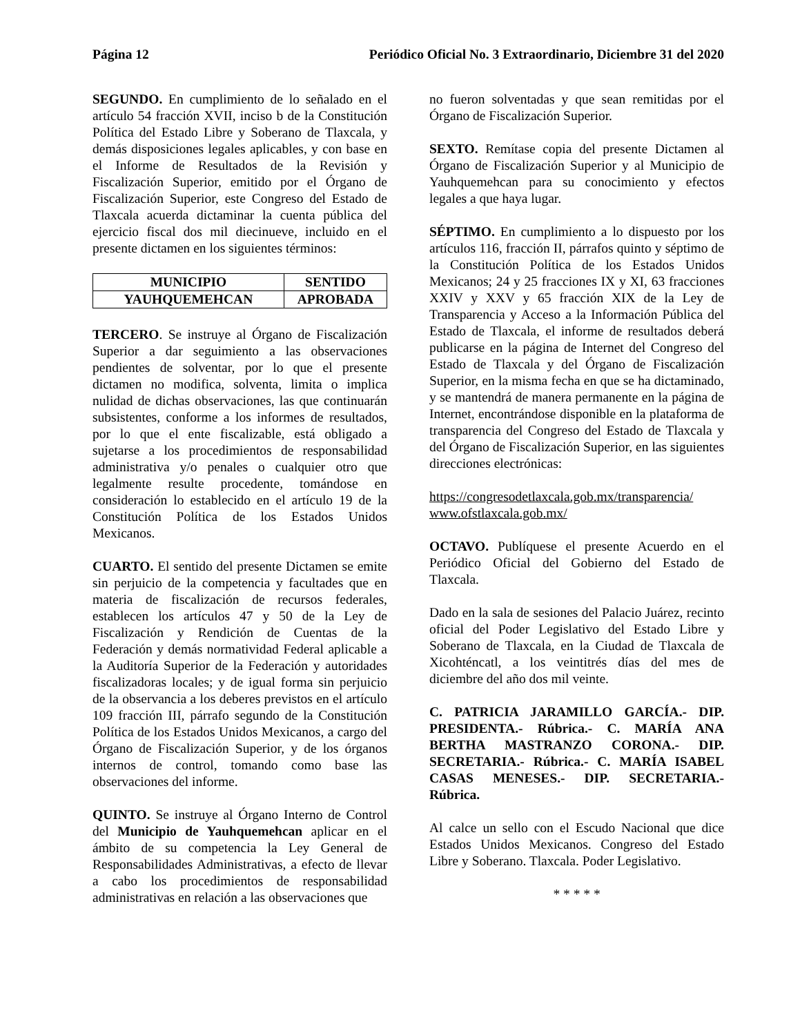Página 12 Periódico Oficial No. 3 Extraordinario, Diciembre 31 del 2020
SEGUNDO. En cumplimiento de lo señalado en el artículo 54 fracción XVII, inciso b de la Constitución Política del Estado Libre y Soberano de Tlaxcala, y demás disposiciones legales aplicables, y con base en el Informe de Resultados de la Revisión y Fiscalización Superior, emitido por el Órgano de Fiscalización Superior, este Congreso del Estado de Tlaxcala acuerda dictaminar la cuenta pública del ejercicio fiscal dos mil diecinueve, incluido en el presente dictamen en los siguientes términos:
| MUNICIPIO | SENTIDO |
| --- | --- |
| YAUHQUEMEHCAN | APROBADA |
TERCERO. Se instruye al Órgano de Fiscalización Superior a dar seguimiento a las observaciones pendientes de solventar, por lo que el presente dictamen no modifica, solventa, limita o implica nulidad de dichas observaciones, las que continuarán subsistentes, conforme a los informes de resultados, por lo que el ente fiscalizable, está obligado a sujetarse a los procedimientos de responsabilidad administrativa y/o penales o cualquier otro que legalmente resulte procedente, tomándose en consideración lo establecido en el artículo 19 de la Constitución Política de los Estados Unidos Mexicanos.
CUARTO. El sentido del presente Dictamen se emite sin perjuicio de la competencia y facultades que en materia de fiscalización de recursos federales, establecen los artículos 47 y 50 de la Ley de Fiscalización y Rendición de Cuentas de la Federación y demás normatividad Federal aplicable a la Auditoría Superior de la Federación y autoridades fiscalizadoras locales; y de igual forma sin perjuicio de la observancia a los deberes previstos en el artículo 109 fracción III, párrafo segundo de la Constitución Política de los Estados Unidos Mexicanos, a cargo del Órgano de Fiscalización Superior, y de los órganos internos de control, tomando como base las observaciones del informe.
QUINTO. Se instruye al Órgano Interno de Control del Municipio de Yauhquemehcan aplicar en el ámbito de su competencia la Ley General de Responsabilidades Administrativas, a efecto de llevar a cabo los procedimientos de responsabilidad administrativas en relación a las observaciones que
no fueron solventadas y que sean remitidas por el Órgano de Fiscalización Superior.
SEXTO. Remítase copia del presente Dictamen al Órgano de Fiscalización Superior y al Municipio de Yauhquemehcan para su conocimiento y efectos legales a que haya lugar.
SÉPTIMO. En cumplimiento a lo dispuesto por los artículos 116, fracción II, párrafos quinto y séptimo de la Constitución Política de los Estados Unidos Mexicanos; 24 y 25 fracciones IX y XI, 63 fracciones XXIV y XXV y 65 fracción XIX de la Ley de Transparencia y Acceso a la Información Pública del Estado de Tlaxcala, el informe de resultados deberá publicarse en la página de Internet del Congreso del Estado de Tlaxcala y del Órgano de Fiscalización Superior, en la misma fecha en que se ha dictaminado, y se mantendrá de manera permanente en la página de Internet, encontrándose disponible en la plataforma de transparencia del Congreso del Estado de Tlaxcala y del Órgano de Fiscalización Superior, en las siguientes direcciones electrónicas:
https://congresodetlaxcala.gob.mx/transparencia/
www.ofstlaxcala.gob.mx/
OCTAVO. Publíquese el presente Acuerdo en el Periódico Oficial del Gobierno del Estado de Tlaxcala.
Dado en la sala de sesiones del Palacio Juárez, recinto oficial del Poder Legislativo del Estado Libre y Soberano de Tlaxcala, en la Ciudad de Tlaxcala de Xicohténcatl, a los veintitrés días del mes de diciembre del año dos mil veinte.
C. PATRICIA JARAMILLO GARCÍA.- DIP. PRESIDENTA.- Rúbrica.- C. MARÍA ANA BERTHA MASTRANZO CORONA.- DIP. SECRETARIA.- Rúbrica.- C. MARÍA ISABEL CASAS MENESES.- DIP. SECRETARIA.- Rúbrica.
Al calce un sello con el Escudo Nacional que dice Estados Unidos Mexicanos. Congreso del Estado Libre y Soberano. Tlaxcala. Poder Legislativo.
* * * * *